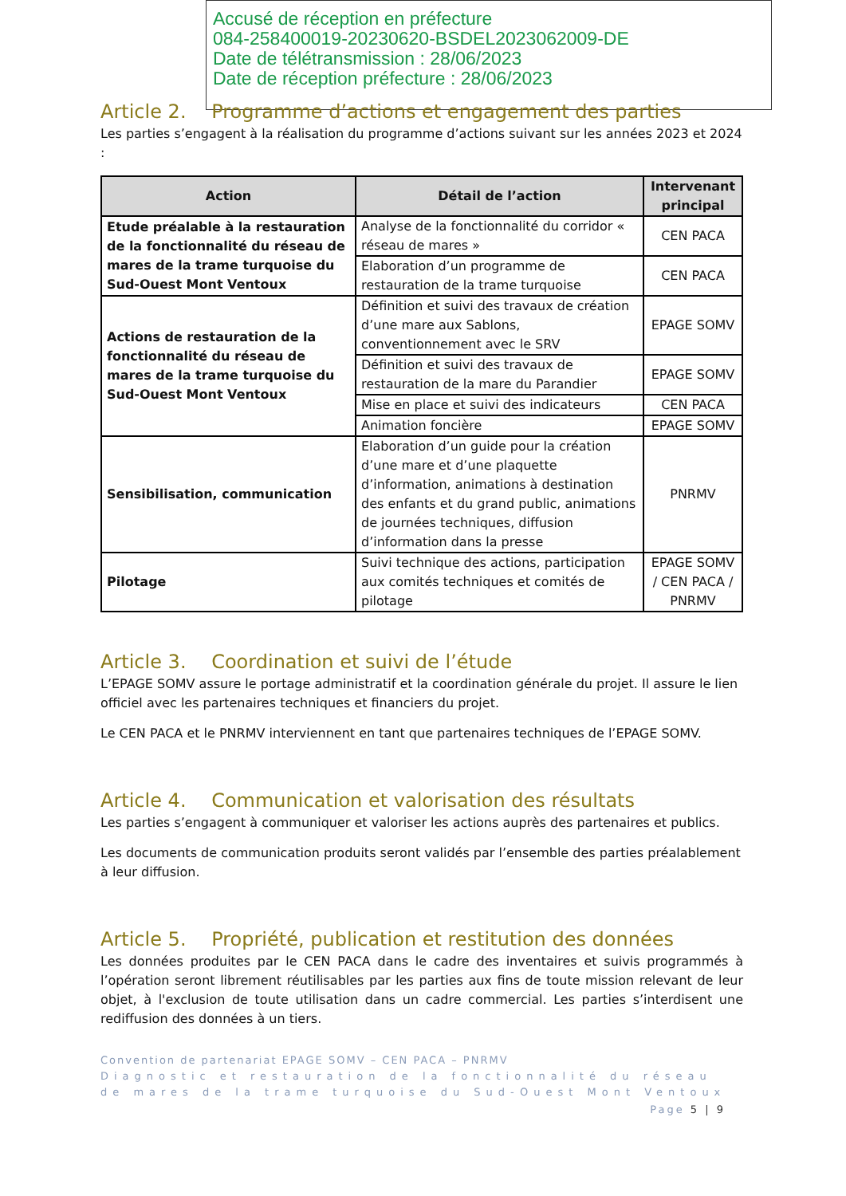Accusé de réception en préfecture
084-258400019-20230620-BSDEL2023062009-DE
Date de télétransmission : 28/06/2023
Date de réception préfecture : 28/06/2023
Article 2. Programme d’actions et engagement des parties
Les parties s’engagent à la réalisation du programme d’actions suivant sur les années 2023 et 2024 :
| Action | Détail de l’action | Intervenant principal |
| --- | --- | --- |
| Etude préalable à la restauration de la fonctionnalité du réseau de mares de la trame turquoise du Sud-Ouest Mont Ventoux | Analyse de la fonctionnalité du corridor « réseau de mares » | CEN PACA |
| | Elaboration d’un programme de restauration de la trame turquoise | CEN PACA |
| Actions de restauration de la fonctionnalité du réseau de mares de la trame turquoise du Sud-Ouest Mont Ventoux | Définition et suivi des travaux de création d’une mare aux Sablons, conventionnement avec le SRV | EPAGE SOMV |
| | Définition et suivi des travaux de restauration de la mare du Parandier | EPAGE SOMV |
| | Mise en place et suivi des indicateurs | CEN PACA |
| | Animation foncière | EPAGE SOMV |
| Sensibilisation, communication | Elaboration d’un guide pour la création d’une mare et d’une plaquette d’information, animations à destination des enfants et du grand public, animations de journées techniques, diffusion d’information dans la presse | PNRMV |
| Pilotage | Suivi technique des actions, participation aux comités techniques et comités de pilotage | EPAGE SOMV / CEN PACA / PNRMV |
Article 3. Coordination et suivi de l’étude
L’EPAGE SOMV assure le portage administratif et la coordination générale du projet. Il assure le lien officiel avec les partenaires techniques et financiers du projet.
Le CEN PACA et le PNRMV interviennent en tant que partenaires techniques de l’EPAGE SOMV.
Article 4. Communication et valorisation des résultats
Les parties s’engagent à communiquer et valoriser les actions auprès des partenaires et publics.
Les documents de communication produits seront validés par l’ensemble des parties préalablement à leur diffusion.
Article 5. Propriété, publication et restitution des données
Les données produites par le CEN PACA dans le cadre des inventaires et suivis programmés à l’opération seront librement réutilisables par les parties aux fins de toute mission relevant de leur objet, à l'exclusion de toute utilisation dans un cadre commercial. Les parties s’interdisent une rediffusion des données à un tiers.
Convention de partenariat EPAGE SOMV – CEN PACA – PNRMV
Diagnostic et restauration de la fonctionnalité du réseau de mares de la trame turquoise du Sud-Ouest Mont Ventoux
Page 5 | 9